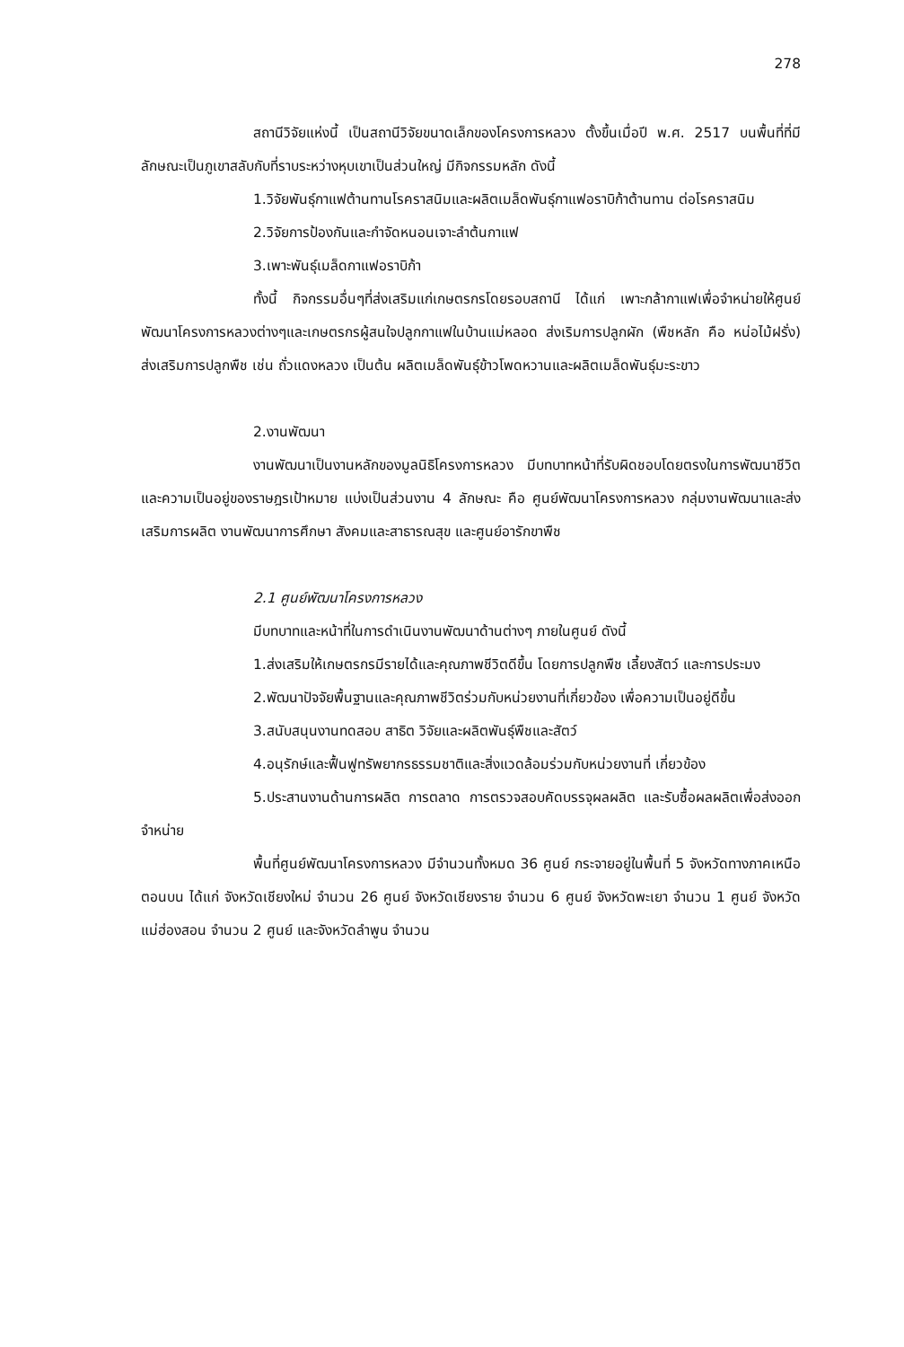278
สถานีวิจัยแห่งนี้ เป็นสถานีวิจัยขนาดเล็กของโครงการหลวง ตั้งขึ้นเมื่อปี พ.ศ. 2517 บนพื้นที่ที่มีลักษณะเป็นภูเขาสลับกับที่ราบระหว่างหุบเขาเป็นส่วนใหญ่ มีกิจกรรมหลัก ดังนี้
1.วิจัยพันธุ์กาแฟต้านทานโรคราสนิมและผลิตเมล็ดพันธุ์กาแฟอราบิก้าต้านทาน ต่อโรคราสนิม
2.วิจัยการป้องกันและกำจัดหนอนเจาะลำต้นกาแฟ
3.เพาะพันธุ์เมล็ดกาแฟอราบิก้า
ทั้งนี้ กิจกรรมอื่นๆที่ส่งเสริมแก่เกษตรกรโดยรอบสถานี ได้แก่ เพาะกล้ากาแฟเพื่อจำหน่ายให้ศูนย์พัฒนาโครงการหลวงต่างๆและเกษตรกรผู้สนใจปลูกกาแฟในบ้านแม่หลอด ส่งเริมการปลูกผัก (พืชหลัก คือ หน่อไม้ฝรั่ง) ส่งเสริมการปลูกพืช เช่น ถั่วแดงหลวง เป็นต้น ผลิตเมล็ดพันธุ์ข้าวโพดหวานและผลิตเมล็ดพันธุ์มะระขาว
2.งานพัฒนา
งานพัฒนาเป็นงานหลักของมูลนิธิโครงการหลวง มีบทบาทหน้าที่รับผิดชอบโดยตรงในการพัฒนาชีวิตและความเป็นอยู่ของราษฎรเป้าหมาย แบ่งเป็นส่วนงาน 4 ลักษณะ คือ ศูนย์พัฒนาโครงการหลวง กลุ่มงานพัฒนาและส่งเสริมการผลิต งานพัฒนาการศึกษา สังคมและสาธารณสุข และศูนย์อารักขาพืช
2.1 ศูนย์พัฒนาโครงการหลวง
มีบทบาทและหน้าที่ในการดำเนินงานพัฒนาด้านต่างๆ ภายในศูนย์ ดังนี้
1.ส่งเสริมให้เกษตรกรมีรายได้และคุณภาพชีวิตดีขึ้น โดยการปลูกพืช เลี้ยงสัตว์ และการประมง
2.พัฒนาปัจจัยพื้นฐานและคุณภาพชีวิตร่วมกับหน่วยงานที่เกี่ยวข้อง เพื่อความเป็นอยู่ดีขึ้น
3.สนับสนุนงานทดสอบ สาธิต วิจัยและผลิตพันธุ์พืชและสัตว์
4.อนุรักษ์และฟื้นฟูทรัพยากรธรรมชาติและสิ่งแวดล้อมร่วมกับหน่วยงานที่ เกี่ยวข้อง
5.ประสานงานด้านการผลิต การตลาด การตรวจสอบคัดบรรจุผลผลิต และรับซื้อผลผลิตเพื่อส่งออกจำหน่าย
พื้นที่ศูนย์พัฒนาโครงการหลวง มีจำนวนทั้งหมด 36 ศูนย์ กระจายอยู่ในพื้นที่ 5 จังหวัดทางภาคเหนือตอนบน ได้แก่ จังหวัดเชียงใหม่ จำนวน 26 ศูนย์ จังหวัดเชียงราย จำนวน 6 ศูนย์ จังหวัดพะเยา จำนวน 1 ศูนย์ จังหวัดแม่ฮ่องสอน จำนวน 2 ศูนย์ และจังหวัดลำพูน จำนวน